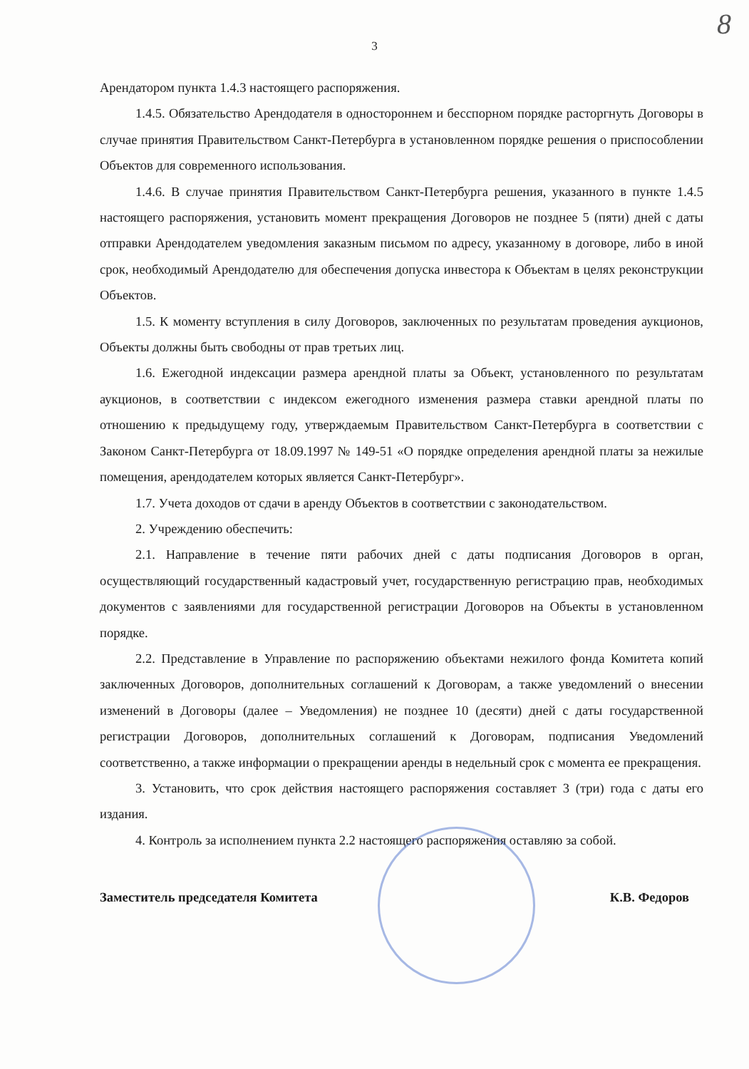8
3
Арендатором пункта 1.4.3 настоящего распоряжения.
1.4.5. Обязательство Арендодателя в одностороннем и бесспорном порядке расторгнуть Договоры в случае принятия Правительством Санкт-Петербурга в установленном порядке решения о приспособлении Объектов для современного использования.
1.4.6. В случае принятия Правительством Санкт-Петербурга решения, указанного в пункте 1.4.5 настоящего распоряжения, установить момент прекращения Договоров не позднее 5 (пяти) дней с даты отправки Арендодателем уведомления заказным письмом по адресу, указанному в договоре, либо в иной срок, необходимый Арендодателю для обеспечения допуска инвестора к Объектам в целях реконструкции Объектов.
1.5. К моменту вступления в силу Договоров, заключенных по результатам проведения аукционов, Объекты должны быть свободны от прав третьих лиц.
1.6. Ежегодной индексации размера арендной платы за Объект, установленного по результатам аукционов, в соответствии с индексом ежегодного изменения размера ставки арендной платы по отношению к предыдущему году, утверждаемым Правительством Санкт-Петербурга в соответствии с Законом Санкт-Петербурга от 18.09.1997 № 149-51 «О порядке определения арендной платы за нежилые помещения, арендодателем которых является Санкт-Петербург».
1.7. Учета доходов от сдачи в аренду Объектов в соответствии с законодательством.
2. Учреждению обеспечить:
2.1. Направление в течение пяти рабочих дней с даты подписания Договоров в орган, осуществляющий государственный кадастровый учет, государственную регистрацию прав, необходимых документов с заявлениями для государственной регистрации Договоров на Объекты в установленном порядке.
2.2. Представление в Управление по распоряжению объектами нежилого фонда Комитета копий заключенных Договоров, дополнительных соглашений к Договорам, а также уведомлений о внесении изменений в Договоры (далее – Уведомления) не позднее 10 (десяти) дней с даты государственной регистрации Договоров, дополнительных соглашений к Договорам, подписания Уведомлений соответственно, а также информации о прекращении аренды в недельный срок с момента ее прекращения.
3. Установить, что срок действия настоящего распоряжения составляет 3 (три) года с даты его издания.
4. Контроль за исполнением пункта 2.2 настоящего распоряжения оставляю за собой.
Заместитель председателя Комитета К.В. Федоров